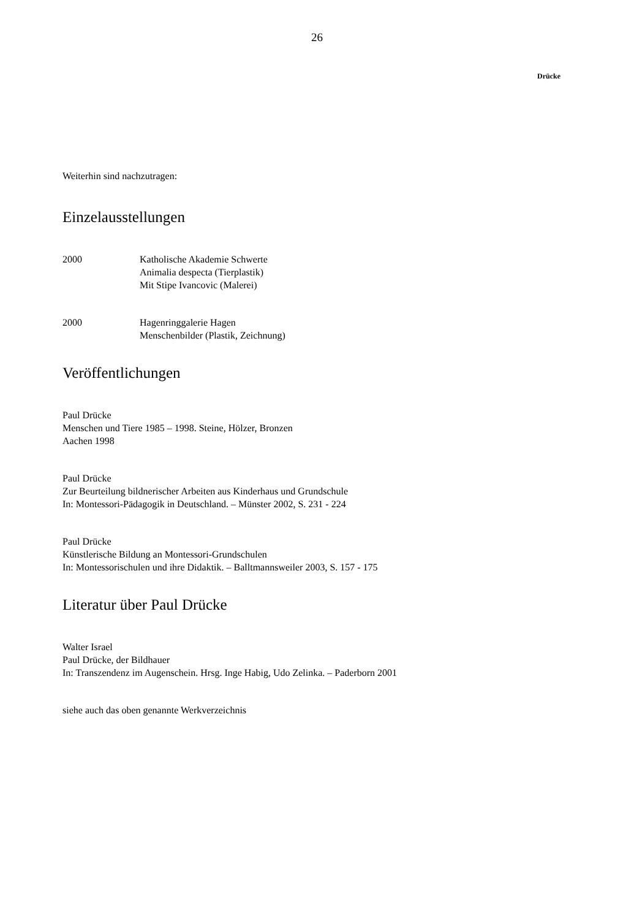26
Drücke
Weiterhin sind nachzutragen:
Einzelausstellungen
2000 Katholische Akademie Schwerte
Animalia despecta (Tierplastik)
Mit Stipe Ivancovic (Malerei)
2000 Hagenringgalerie Hagen
Menschenbilder (Plastik, Zeichnung)
Veröffentlichungen
Paul Drücke
Menschen und Tiere 1985 – 1998. Steine, Hölzer, Bronzen
Aachen 1998
Paul Drücke
Zur Beurteilung bildnerischer Arbeiten aus Kinderhaus und Grundschule
In: Montessori-Pädagogik in Deutschland. – Münster 2002, S. 231 - 224
Paul Drücke
Künstlerische Bildung an Montessori-Grundschulen
In: Montessorischulen und ihre Didaktik. – Balltmannsweiler 2003, S. 157 - 175
Literatur über Paul Drücke
Walter Israel
Paul Drücke, der Bildhauer
In: Transzendenz im Augenschein. Hrsg. Inge Habig, Udo Zelinka. – Paderborn 2001
siehe auch das oben genannte Werkverzeichnis